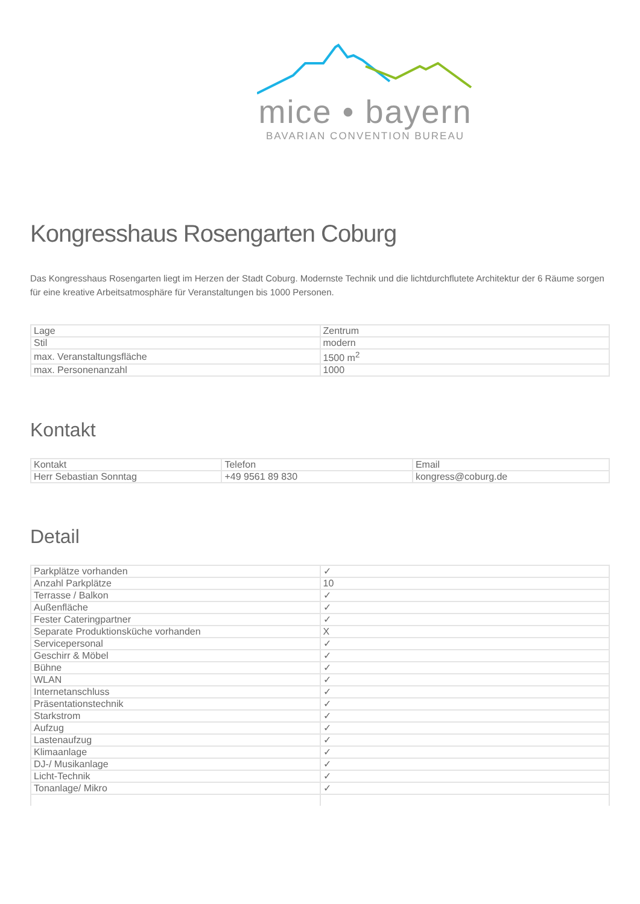mice • bayern
BAVARIAN CONVENTION BUREAU
Kongresshaus Rosengarten Coburg
Das Kongresshaus Rosengarten liegt im Herzen der Stadt Coburg. Modernste Technik und die lichtdurchflutete Architektur der 6 Räume sorgen für eine kreative Arbeitsatmosphäre für Veranstaltungen bis 1000 Personen.
| Lage | Zentrum |
| Stil | modern |
| max. Veranstaltungsfläche | 1500 m<sup>2</sup> |
| max. Personenanzahl | 1000 |
Kontakt
| Kontakt | Telefon | Email |
| Herr Sebastian Sonntag | +49 9561 89 830 | kongress@coburg.de |
Detail
| Parkplätze vorhanden | ✓ |
| Anzahl Parkplätze | 10 |
| Terrasse / Balkon | ✓ |
| Außenfläche | ✓ |
| Fester Cateringpartner | ✓ |
| Separate Produktionsküche vorhanden | X |
| Servicepersonal | ✓ |
| Geschirr & Möbel | ✓ |
| Bühne | ✓ |
| WLAN | ✓ |
| Internetanschluss | ✓ |
| Präsentationstechnik | ✓ |
| Starkstrom | ✓ |
| Aufzug | ✓ |
| Lastenaufzug | ✓ |
| Klimaanlage | ✓ |
| DJ-/ Musikanlage | ✓ |
| Licht-Technik | ✓ |
| Tonanlage/ Mikro | ✓ |